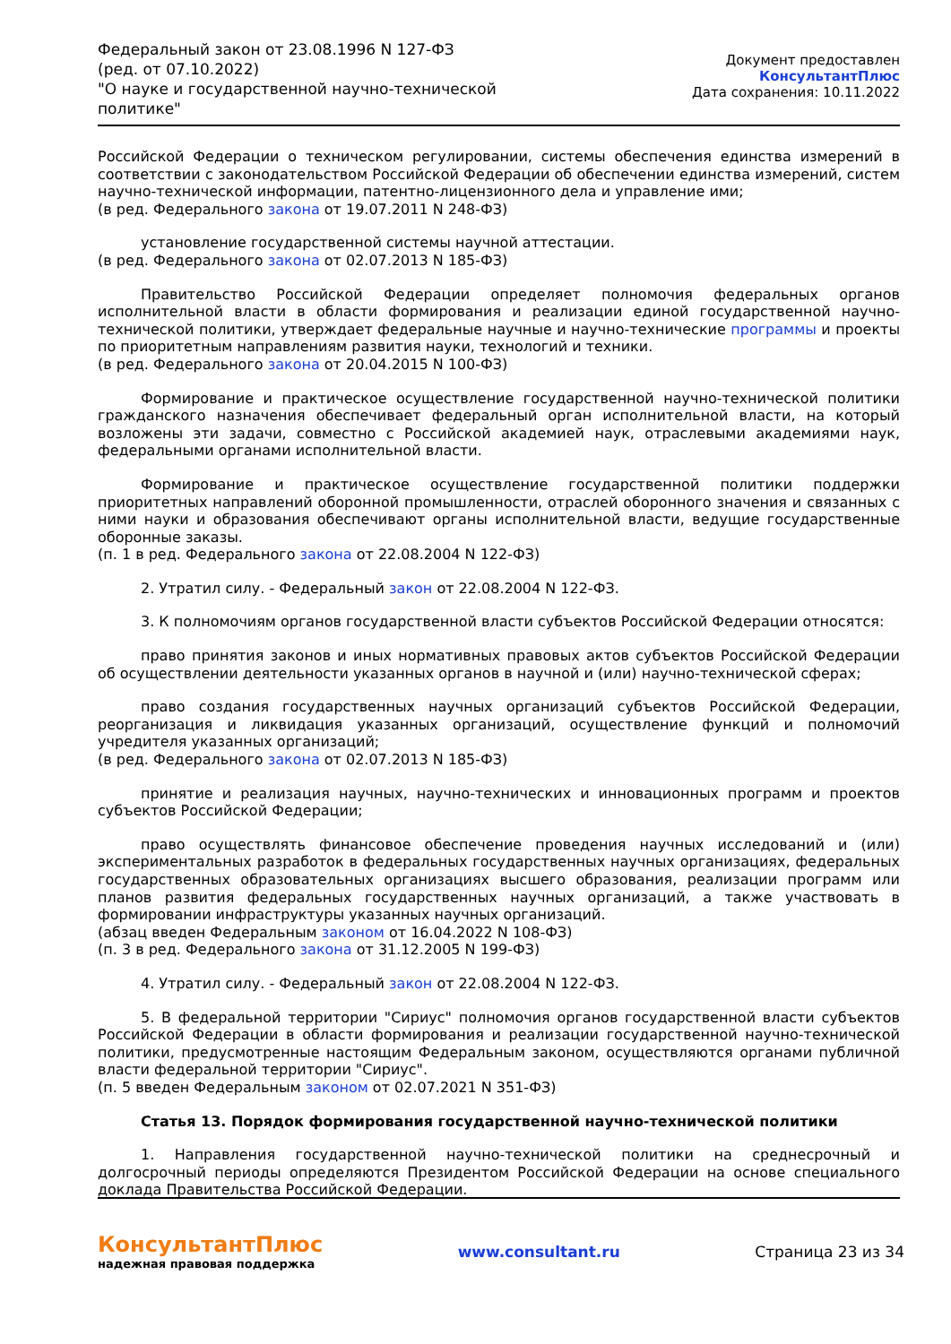Федеральный закон от 23.08.1996 N 127-ФЗ
(ред. от 07.10.2022)
"О науке и государственной научно-технической политике"
Документ предоставлен КонсультантПлюс
Дата сохранения: 10.11.2022
Российской Федерации о техническом регулировании, системы обеспечения единства измерений в соответствии с законодательством Российской Федерации об обеспечении единства измерений, систем научно-технической информации, патентно-лицензионного дела и управление ими;
(в ред. Федерального закона от 19.07.2011 N 248-ФЗ)
установление государственной системы научной аттестации.
(в ред. Федерального закона от 02.07.2013 N 185-ФЗ)
Правительство Российской Федерации определяет полномочия федеральных органов исполнительной власти в области формирования и реализации единой государственной научно-технической политики, утверждает федеральные научные и научно-технические программы и проекты по приоритетным направлениям развития науки, технологий и техники.
(в ред. Федерального закона от 20.04.2015 N 100-ФЗ)
Формирование и практическое осуществление государственной научно-технической политики гражданского назначения обеспечивает федеральный орган исполнительной власти, на который возложены эти задачи, совместно с Российской академией наук, отраслевыми академиями наук, федеральными органами исполнительной власти.
Формирование и практическое осуществление государственной политики поддержки приоритетных направлений оборонной промышленности, отраслей оборонного значения и связанных с ними науки и образования обеспечивают органы исполнительной власти, ведущие государственные оборонные заказы.
(п. 1 в ред. Федерального закона от 22.08.2004 N 122-ФЗ)
2. Утратил силу. - Федеральный закон от 22.08.2004 N 122-ФЗ.
3. К полномочиям органов государственной власти субъектов Российской Федерации относятся:
право принятия законов и иных нормативных правовых актов субъектов Российской Федерации об осуществлении деятельности указанных органов в научной и (или) научно-технической сферах;
право создания государственных научных организаций субъектов Российской Федерации, реорганизация и ликвидация указанных организаций, осуществление функций и полномочий учредителя указанных организаций;
(в ред. Федерального закона от 02.07.2013 N 185-ФЗ)
принятие и реализация научных, научно-технических и инновационных программ и проектов субъектов Российской Федерации;
право осуществлять финансовое обеспечение проведения научных исследований и (или) экспериментальных разработок в федеральных государственных научных организациях, федеральных государственных образовательных организациях высшего образования, реализации программ или планов развития федеральных государственных научных организаций, а также участвовать в формировании инфраструктуры указанных научных организаций.
(абзац введен Федеральным законом от 16.04.2022 N 108-ФЗ)
(п. 3 в ред. Федерального закона от 31.12.2005 N 199-ФЗ)
4. Утратил силу. - Федеральный закон от 22.08.2004 N 122-ФЗ.
5. В федеральной территории "Сириус" полномочия органов государственной власти субъектов Российской Федерации в области формирования и реализации государственной научно-технической политики, предусмотренные настоящим Федеральным законом, осуществляются органами публичной власти федеральной территории "Сириус".
(п. 5 введен Федеральным законом от 02.07.2021 N 351-ФЗ)
Статья 13. Порядок формирования государственной научно-технической политики
1. Направления государственной научно-технической политики на среднесрочный и долгосрочный периоды определяются Президентом Российской Федерации на основе специального доклада Правительства Российской Федерации.
КонсультантПлюс
надежная правовая поддержка
www.consultant.ru Страница 23 из 34